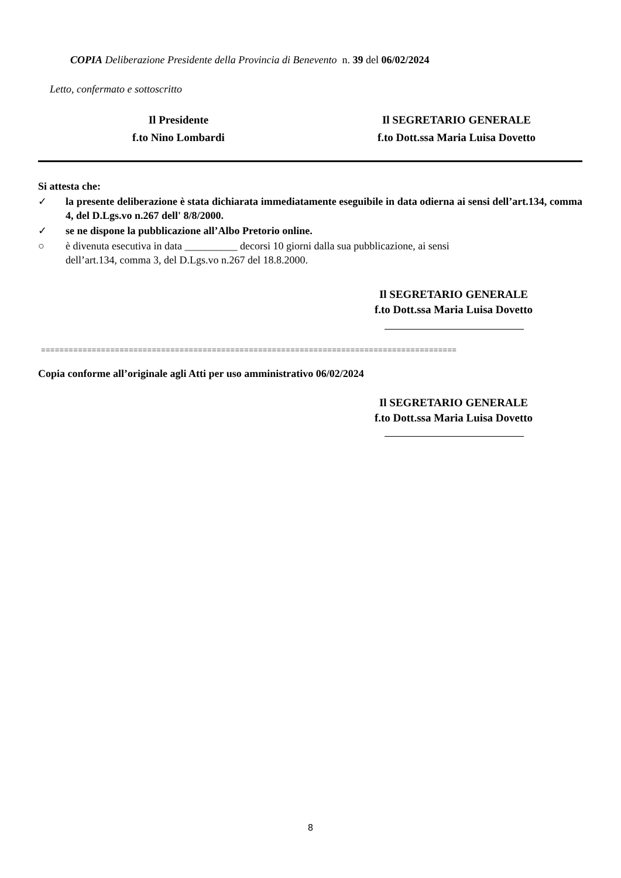COPIA Deliberazione Presidente della Provincia di Benevento n. 39 del 06/02/2024
Letto, confermato e sottoscritto
Il Presidente
f.to Nino Lombardi
Il SEGRETARIO GENERALE
f.to Dott.ssa Maria Luisa Dovetto
Si attesta che:
✓ la presente deliberazione è stata dichiarata immediatamente eseguibile in data odierna ai sensi dell’art.134, comma 4, del D.Lgs.vo n.267 dell' 8/8/2000.
✓ se ne dispone la pubblicazione all’Albo Pretorio online.
○ è divenuta esecutiva in data __________ decorsi 10 giorni dalla sua pubblicazione, ai sensi
dell’art.134, comma 3, del D.Lgs.vo n.267 del 18.8.2000.
Il SEGRETARIO GENERALE
f.to Dott.ssa Maria Luisa Dovetto
==========================================================================================
Copia conforme all’originale agli Atti per uso amministrativo 06/02/2024
Il SEGRETARIO GENERALE
f.to Dott.ssa Maria Luisa Dovetto
8